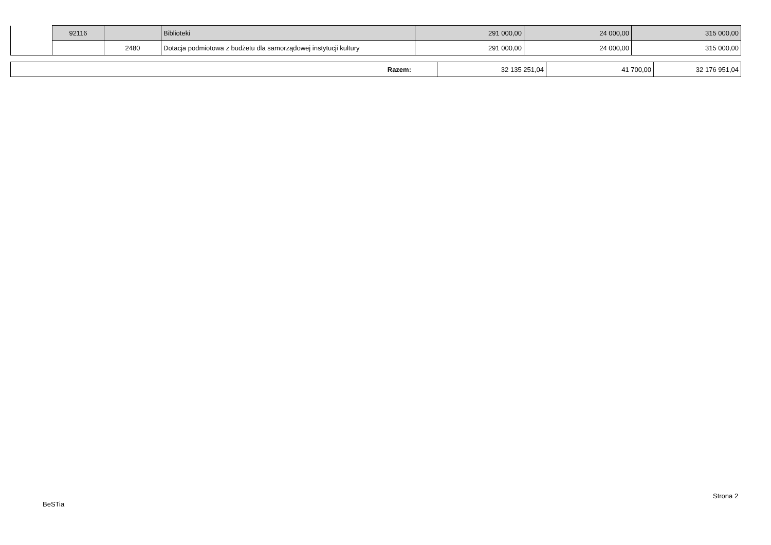| | 92116 | | Biblioteki | 291 000,00 | 24 000,00 | 315 000,00 |
| | | 2480 | Dotacja podmiotowa z budżetu dla samorządowej instytucji kultury | 291 000,00 | 24 000,00 | 315 000,00 |
| Razem: | 32 135 251,04 | 41 700,00 | 32 176 951,04 |
BeSTia
Strona 2